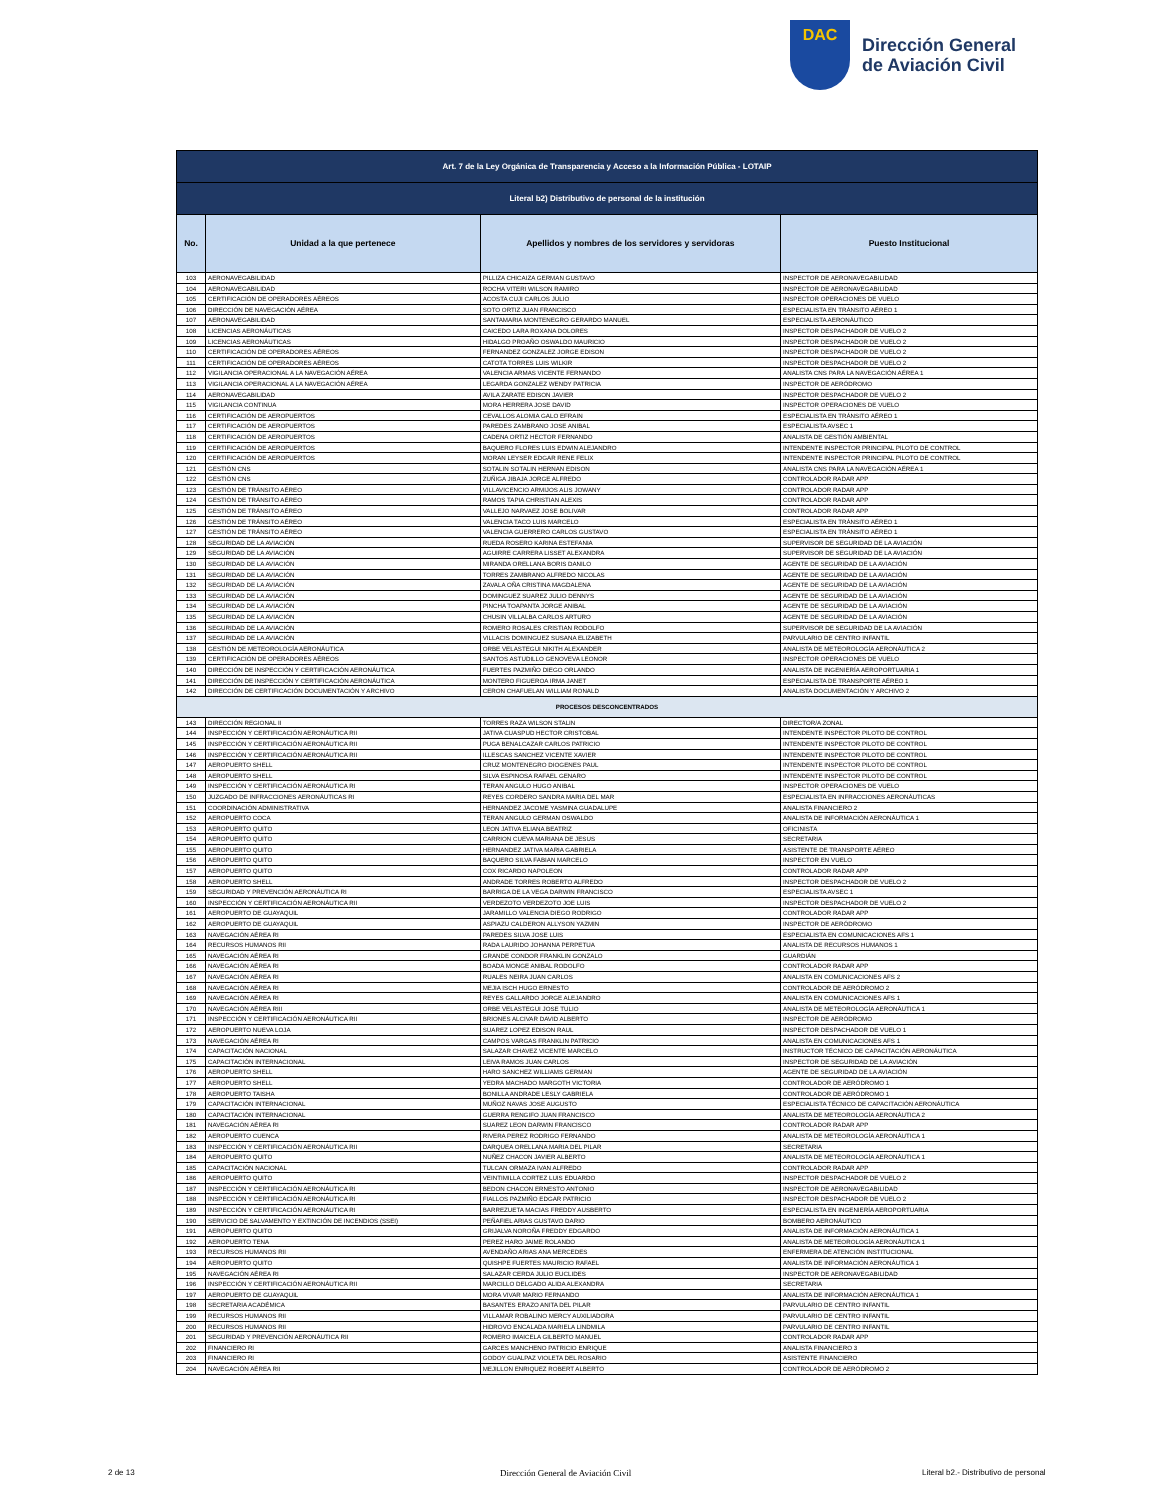DAC
Dirección General
de Aviación Civil
| Art. 7 de la Ley Orgánica de Transparencia y Acceso a la Información Pública - LOTAIP | | | |
| Literal b2) Distributivo de personal de la institución | | | |
| No. | Unidad a la que pertenece | Apellidos y nombres de los servidores y servidoras | Puesto Institucional |
| 103 | AERONAVEGABILIDAD | PILLIZA CHICAIZA GERMAN GUSTAVO | INSPECTOR DE AERONAVEGABILIDAD |
| 104 | AERONAVEGABILIDAD | ROCHA VITERI WILSON RAMIRO | INSPECTOR DE AERONAVEGABILIDAD |
| 105 | CERTIFICACIÓN DE OPERADORES AÉREOS | ACOSTA CUJI CARLOS JULIO | INSPECTOR OPERACIONES DE VUELO |
| 106 | DIRECCIÓN DE NAVEGACIÓN AÉREA | SOTO ORTIZ JUAN FRANCISCO | ESPECIALISTA EN TRÁNSITO AÉREO 1 |
| 107 | AERONAVEGABILIDAD | SANTAMARIA MONTENEGRO GERARDO MANUEL | ESPECIALISTA AERONÁUTICO |
| 108 | LICENCIAS AERONÁUTICAS | CAICEDO LARA ROXANA DOLORES | INSPECTOR DESPACHADOR DE VUELO 2 |
| 109 | LICENCIAS AERONÁUTICAS | HIDALGO PROAÑO OSWALDO MAURICIO | INSPECTOR DESPACHADOR DE VUELO 2 |
| 110 | CERTIFICACIÓN DE OPERADORES AÉREOS | FERNANDEZ GONZALEZ JORGE EDISON | INSPECTOR DESPACHADOR DE VUELO 2 |
| 111 | CERTIFICACIÓN DE OPERADORES AÉREOS | CATOTA TORRES LUIS WILKIR | INSPECTOR DESPACHADOR DE VUELO 2 |
| 112 | VIGILANCIA OPERACIONAL A LA NAVEGACIÓN AÉREA | VALENCIA ARMAS VICENTE FERNANDO | ANALISTA CNS PARA LA NAVEGACIÓN AÉREA 1 |
| 113 | VIGILANCIA OPERACIONAL A LA NAVEGACIÓN AÉREA | LEGARDA GONZALEZ WENDY PATRICIA | INSPECTOR DE AERÓDROMO |
| 114 | AERONAVEGABILIDAD | AVILA ZARATE EDISON JAVIER | INSPECTOR DESPACHADOR DE VUELO 2 |
| 115 | VIGILANCIA CONTINUA | MORA HERRERA JOSE DAVID | INSPECTOR OPERACIONES DE VUELO |
| 116 | CERTIFICACIÓN DE AEROPUERTOS | CEVALLOS ALOMIA GALO EFRAIN | ESPECIALISTA EN TRÁNSITO AÉREO 1 |
| 117 | CERTIFICACIÓN DE AEROPUERTOS | PAREDES ZAMBRANO JOSE ANIBAL | ESPECIALISTA AVSEC 1 |
| 118 | CERTIFICACIÓN DE AEROPUERTOS | CADENA ORTIZ HECTOR FERNANDO | ANALISTA DE GESTIÓN AMBIENTAL |
| 119 | CERTIFICACIÓN DE AEROPUERTOS | BAQUERO FLORES LUIS EDWIN ALEJANDRO | INTENDENTE INSPECTOR PRINCIPAL PILOTO DE CONTROL |
| 120 | CERTIFICACIÓN DE AEROPUERTOS | MORAN LEYSER EDGAR RENE FELIX | INTENDENTE INSPECTOR PRINCIPAL PILOTO DE CONTROL |
| 121 | GESTIÓN CNS | SOTALIN SOTALIN HERNAN EDISON | ANALISTA CNS PARA LA NAVEGACIÓN AÉREA 1 |
| 122 | GESTIÓN CNS | ZUÑIGA JIBAJA JORGE ALFREDO | CONTROLADOR RADAR APP |
| 123 | GESTIÓN DE TRÁNSITO AÉREO | VILLAVICENCIO ARMIJOS ALIS JOWANY | CONTROLADOR RADAR APP |
| 124 | GESTIÓN DE TRÁNSITO AÉREO | RAMOS TAPIA CHRISTIAN ALEXIS | CONTROLADOR RADAR APP |
| 125 | GESTIÓN DE TRÁNSITO AÉREO | VALLEJO NARVAEZ JOSE BOLIVAR | CONTROLADOR RADAR APP |
| 126 | GESTIÓN DE TRÁNSITO AÉREO | VALENCIA TACO LUIS MARCELO | ESPECIALISTA EN TRÁNSITO AÉREO 1 |
| 127 | GESTIÓN DE TRÁNSITO AÉREO | VALENCIA GUERRERO CARLOS GUSTAVO | ESPECIALISTA EN TRÁNSITO AÉREO 1 |
| 128 | SEGURIDAD DE LA AVIACIÓN | RUEDA ROSERO KARINA ESTEFANIA | SUPERVISOR DE SEGURIDAD DE LA AVIACIÓN |
| 129 | SEGURIDAD DE LA AVIACIÓN | AGUIRRE CARRERA LISSET ALEXANDRA | SUPERVISOR DE SEGURIDAD DE LA AVIACIÓN |
| 130 | SEGURIDAD DE LA AVIACIÓN | MIRANDA ORELLANA BORIS DANILO | AGENTE DE SEGURIDAD DE LA AVIACIÓN |
| 131 | SEGURIDAD DE LA AVIACIÓN | TORRES ZAMBRANO ALFREDO NICOLAS | AGENTE DE SEGURIDAD DE LA AVIACIÓN |
| 132 | SEGURIDAD DE LA AVIACIÓN | ZAVALA OÑA CRISTINA MAGDALENA | AGENTE DE SEGURIDAD DE LA AVIACIÓN |
| 133 | SEGURIDAD DE LA AVIACIÓN | DOMINGUEZ SUAREZ JULIO DENNYS | AGENTE DE SEGURIDAD DE LA AVIACIÓN |
| 134 | SEGURIDAD DE LA AVIACIÓN | PINCHA TOAPANTA JORGE ANIBAL | AGENTE DE SEGURIDAD DE LA AVIACIÓN |
| 135 | SEGURIDAD DE LA AVIACIÓN | CHUSIN VILLALBA CARLOS ARTURO | AGENTE DE SEGURIDAD DE LA AVIACIÓN |
| 136 | SEGURIDAD DE LA AVIACIÓN | ROMERO ROSALES CRISTIAN RODOLFO | SUPERVISOR DE SEGURIDAD DE LA AVIACIÓN |
| 137 | SEGURIDAD DE LA AVIACIÓN | VILLACIS DOMINGUEZ SUSANA ELIZABETH | PARVULARIO DE CENTRO INFANTIL |
| 138 | GESTIÓN DE METEOROLOGÍA AERONÁUTICA | ORBE VELASTEGUI NIKITH ALEXANDER | ANALISTA DE METEOROLOGÍA AERONÁUTICA 2 |
| 139 | CERTIFICACIÓN DE OPERADORES AÉREOS | SANTOS ASTUDILLO GENOVEVA LEONOR | INSPECTOR OPERACIONES DE VUELO |
| 140 | DIRECCIÓN DE INSPECCIÓN Y CERTIFICACIÓN AERONÁUTICA | FUERTES PAZMIÑO DIEGO ORLANDO | ANALISTA DE INGENIERÍA AEROPORTUARIA 1 |
| 141 | DIRECCIÓN DE INSPECCIÓN Y CERTIFICACIÓN AERONÁUTICA | MONTERO FIGUEROA IRMA JANET | ESPECIALISTA DE TRANSPORTE AÉREO 1 |
| 142 | DIRECCIÓN DE CERTIFICACIÓN DOCUMENTACIÓN Y ARCHIVO | CERON CHAFUELAN WILLIAM RONALD | ANALISTA DOCUMENTACIÓN Y ARCHIVO 2 |
| PROCESOS DESCONCENTRADOS | | | |
| 143 | DIRECCIÓN REGIONAL II | TORRES RAZA WILSON STALIN | DIRECTOR/A ZONAL |
| 144 | INSPECCIÓN Y CERTIFICACIÓN AERONÁUTICA RII | JATIVA CUASPUD HECTOR CRISTOBAL | INTENDENTE INSPECTOR PILOTO DE CONTROL |
| 145 | INSPECCIÓN Y CERTIFICACIÓN AERONÁUTICA RII | PUGA BENALCAZAR CARLOS PATRICIO | INTENDENTE INSPECTOR PILOTO DE CONTROL |
| 146 | INSPECCIÓN Y CERTIFICACIÓN AERONÁUTICA RII | ILLESCAS SANCHEZ VICENTE XAVIER | INTENDENTE INSPECTOR PILOTO DE CONTROL |
| 147 | AEROPUERTO SHELL | CRUZ MONTENEGRO DIOGENES PAUL | INTENDENTE INSPECTOR PILOTO DE CONTROL |
| 148 | AEROPUERTO SHELL | SILVA ESPINOSA RAFAEL GENARO | INTENDENTE INSPECTOR PILOTO DE CONTROL |
| 149 | INSPECCIÓN Y CERTIFICACIÓN AERONÁUTICA RI | TERAN ANGULO HUGO ANIBAL | INSPECTOR OPERACIONES DE VUELO |
| 150 | JUZGADO DE INFRACCIONES AERONÁUTICAS RI | REYES CORDERO SANDRA MARIA DEL MAR | ESPECIALISTA EN INFRACCIONES AERONÁUTICAS |
| 151 | COORDINACIÓN ADMINISTRATIVA | HERNANDEZ JACOME YASMINA GUADALUPE | ANALISTA FINANCIERO 2 |
| 152 | AEROPUERTO COCA | TERAN ANGULO GERMAN OSWALDO | ANALISTA DE INFORMACIÓN AERONÁUTICA 1 |
| 153 | AEROPUERTO QUITO | LEON JATIVA ELIANA BEATRIZ | OFICINISTA |
| 154 | AEROPUERTO QUITO | CARRION CUEVA MARIANA DE JESUS | SECRETARIA |
| 155 | AEROPUERTO QUITO | HERNANDEZ JATIVA MARIA GABRIELA | ASISTENTE DE TRANSPORTE AÉREO |
| 156 | AEROPUERTO QUITO | BAQUERO SILVA FABIAN MARCELO | INSPECTOR EN VUELO |
| 157 | AEROPUERTO QUITO | COX RICARDO NAPOLEON | CONTROLADOR RADAR APP |
| 158 | AEROPUERTO SHELL | ANDRADE TORRES ROBERTO ALFREDO | INSPECTOR DESPACHADOR DE VUELO 2 |
| 159 | SEGURIDAD Y PREVENCIÓN AERONÁUTICA RI | BARRIGA DE LA VEGA DARWIN FRANCISCO | ESPECIALISTA AVSEC 1 |
| 160 | INSPECCIÓN Y CERTIFICACIÓN AERONÁUTICA RII | VERDEZOTO VERDEZOTO JOE LUIS | INSPECTOR DESPACHADOR DE VUELO 2 |
| 161 | AEROPUERTO DE GUAYAQUIL | JARAMILLO VALENCIA DIEGO RODRIGO | CONTROLADOR RADAR APP |
| 162 | AEROPUERTO DE GUAYAQUIL | ASPIAZU CALDERON ALLYSON YAZMIN | INSPECTOR DE AERÓDROMO |
| 163 | NAVEGACIÓN AÉREA RI | PAREDES SILVA JOSE LUIS | ESPECIALISTA EN COMUNICACIONES AFS 1 |
| 164 | RECURSOS HUMANOS RII | RADA LAURIDO JOHANNA PERPETUA | ANALISTA DE RECURSOS HUMANOS 1 |
| 165 | NAVEGACIÓN AÉREA RI | GRANDE CONDOR FRANKLIN GONZALO | GUARDIÁN |
| 166 | NAVEGACIÓN AÉREA RI | BOADA MONGE ANIBAL RODOLFO | CONTROLADOR RADAR APP |
| 167 | NAVEGACIÓN AÉREA RI | RUALES NEIRA JUAN CARLOS | ANALISTA EN COMUNICACIONES AFS 2 |
| 168 | NAVEGACIÓN AÉREA RI | MEJIA ISCH HUGO ERNESTO | CONTROLADOR DE AERÓDROMO 2 |
| 169 | NAVEGACIÓN AÉREA RI | REYES GALLARDO JORGE ALEJANDRO | ANALISTA EN COMUNICACIONES AFS 1 |
| 170 | NAVEGACIÓN AÉREA RIII | ORBE VELASTEGUI JOSE TULIO | ANALISTA DE METEOROLOGÍA AERONÁUTICA 1 |
| 171 | INSPECCIÓN Y CERTIFICACIÓN AERONÁUTICA RII | BRIONES ALCIVAR DAVID ALBERTO | INSPECTOR DE AERÓDROMO |
| 172 | AEROPUERTO NUEVA LOJA | SUAREZ LOPEZ EDISON RAUL | INSPECTOR DESPACHADOR DE VUELO 1 |
| 173 | NAVEGACIÓN AÉREA RI | CAMPOS VARGAS FRANKLIN PATRICIO | ANALISTA EN COMUNICACIONES AFS 1 |
| 174 | CAPACITACIÓN NACIONAL | SALAZAR CHAVEZ VICENTE MARCELO | INSTRUCTOR TÉCNICO DE CAPACITACIÓN AERONÁUTICA |
| 175 | CAPACITACIÓN INTERNACIONAL | LEIVA RAMOS JUAN CARLOS | INSPECTOR DE SEGURIDAD DE LA AVIACIÓN |
| 176 | AEROPUERTO SHELL | HARO SANCHEZ WILLIAMS GERMAN | AGENTE DE SEGURIDAD DE LA AVIACIÓN |
| 177 | AEROPUERTO SHELL | YEDRA MACHADO MARGOTH VICTORIA | CONTROLADOR DE AERÓDROMO 1 |
| 178 | AEROPUERTO TAISHA | BONILLA ANDRADE LESLY GABRIELA | CONTROLADOR DE AERÓDROMO 1 |
| 179 | CAPACITACIÓN INTERNACIONAL | MUÑOZ NAVAS JOSE AUGUSTO | ESPECIALISTA TÉCNICO DE CAPACITACIÓN AERONÁUTICA |
| 180 | CAPACITACIÓN INTERNACIONAL | GUERRA RENGIFO JUAN FRANCISCO | ANALISTA DE METEOROLOGÍA AERONÁUTICA 2 |
| 181 | NAVEGACIÓN AÉREA RI | SUAREZ LEON DARWIN FRANCISCO | CONTROLADOR RADAR APP |
| 182 | AEROPUERTO CUENCA | RIVERA PEREZ RODRIGO FERNANDO | ANALISTA DE METEOROLOGÍA AERONÁUTICA 1 |
| 183 | INSPECCIÓN Y CERTIFICACIÓN AERONÁUTICA RII | DARQUEA ORELLANA MARIA DEL PILAR | SECRETARIA |
| 184 | AEROPUERTO QUITO | NUÑEZ CHACON JAVIER ALBERTO | ANALISTA DE METEOROLOGÍA AERONÁUTICA 1 |
| 185 | CAPACITACIÓN NACIONAL | TULCAN ORMAZA IVAN ALFREDO | CONTROLADOR RADAR APP |
| 186 | AEROPUERTO QUITO | VEINTIMILLA CORTEZ LUIS EDUARDO | INSPECTOR DESPACHADOR DE VUELO 2 |
| 187 | INSPECCIÓN Y CERTIFICACIÓN AERONÁUTICA RI | BEDON CHACON ERNESTO ANTONIO | INSPECTOR DE AERONAVEGABILIDAD |
| 188 | INSPECCIÓN Y CERTIFICACIÓN AERONÁUTICA RI | FIALLOS PAZMIÑO EDGAR PATRICIO | INSPECTOR DESPACHADOR DE VUELO 2 |
| 189 | INSPECCIÓN Y CERTIFICACIÓN AERONÁUTICA RI | BARREZUETA MACIAS FREDDY AUSBERTO | ESPECIALISTA EN INGENIERÍA AEROPORTUARIA |
| 190 | SERVICIO DE SALVAMENTO Y EXTINCIÓN DE INCENDIOS (SSEI) | PEÑAFIEL ARIAS GUSTAVO DARIO | BOMBERO AERONÁUTICO |
| 191 | AEROPUERTO QUITO | GRIJALVA NOROÑA FREDDY EDGARDO | ANALISTA DE INFORMACIÓN AERONÁUTICA 1 |
| 192 | AEROPUERTO TENA | PEREZ HARO JAIME ROLANDO | ANALISTA DE METEOROLOGÍA AERONÁUTICA 1 |
| 193 | RECURSOS HUMANOS RII | AVENDAÑO ARIAS ANA MERCEDES | ENFERMERA DE ATENCIÓN INSTITUCIONAL |
| 194 | AEROPUERTO QUITO | QUISHPE FUERTES MAURICIO RAFAEL | ANALISTA DE INFORMACIÓN AERONÁUTICA 1 |
| 195 | NAVEGACIÓN AÉREA RI | SALAZAR CERDA JULIO EUCLIDES | INSPECTOR DE AERONAVEGABILIDAD |
| 196 | INSPECCIÓN Y CERTIFICACIÓN AERONÁUTICA RII | MARCILLO DELGADO ALIDA ALEXANDRA | SECRETARIA |
| 197 | AEROPUERTO DE GUAYAQUIL | MORA VIVAR MARIO FERNANDO | ANALISTA DE INFORMACIÓN AERONÁUTICA 1 |
| 198 | SECRETARIA ACADÉMICA | BASANTES ERAZO ANITA DEL PILAR | PARVULARIO DE CENTRO INFANTIL |
| 199 | RECURSOS HUMANOS RII | VILLAMAR ROBALINO MERCY AUXILIADORA | PARVULARIO DE CENTRO INFANTIL |
| 200 | RECURSOS HUMANOS RII | HIDROVO ENCALADA MARIELA LINDMILA | PARVULARIO DE CENTRO INFANTIL |
| 201 | SEGURIDAD Y PREVENCIÓN AERONÁUTICA RII | ROMERO IMAICELA GILBERTO MANUEL | CONTROLADOR RADAR APP |
| 202 | FINANCIERO RI | GARCES MANCHENO PATRICIO ENRIQUE | ANALISTA FINANCIERO 3 |
| 203 | FINANCIERO RI | GODOY GUALPAZ VIOLETA DEL ROSARIO | ASISTENTE FINANCIERO |
| 204 | NAVEGACIÓN AÉREA RII | MEJILLON ENRIQUEZ ROBERT ALBERTO | CONTROLADOR DE AERÓDROMO 2 |
2 de 13 Dirección General de Aviación Civil Literal b2.- Distributivo de personal